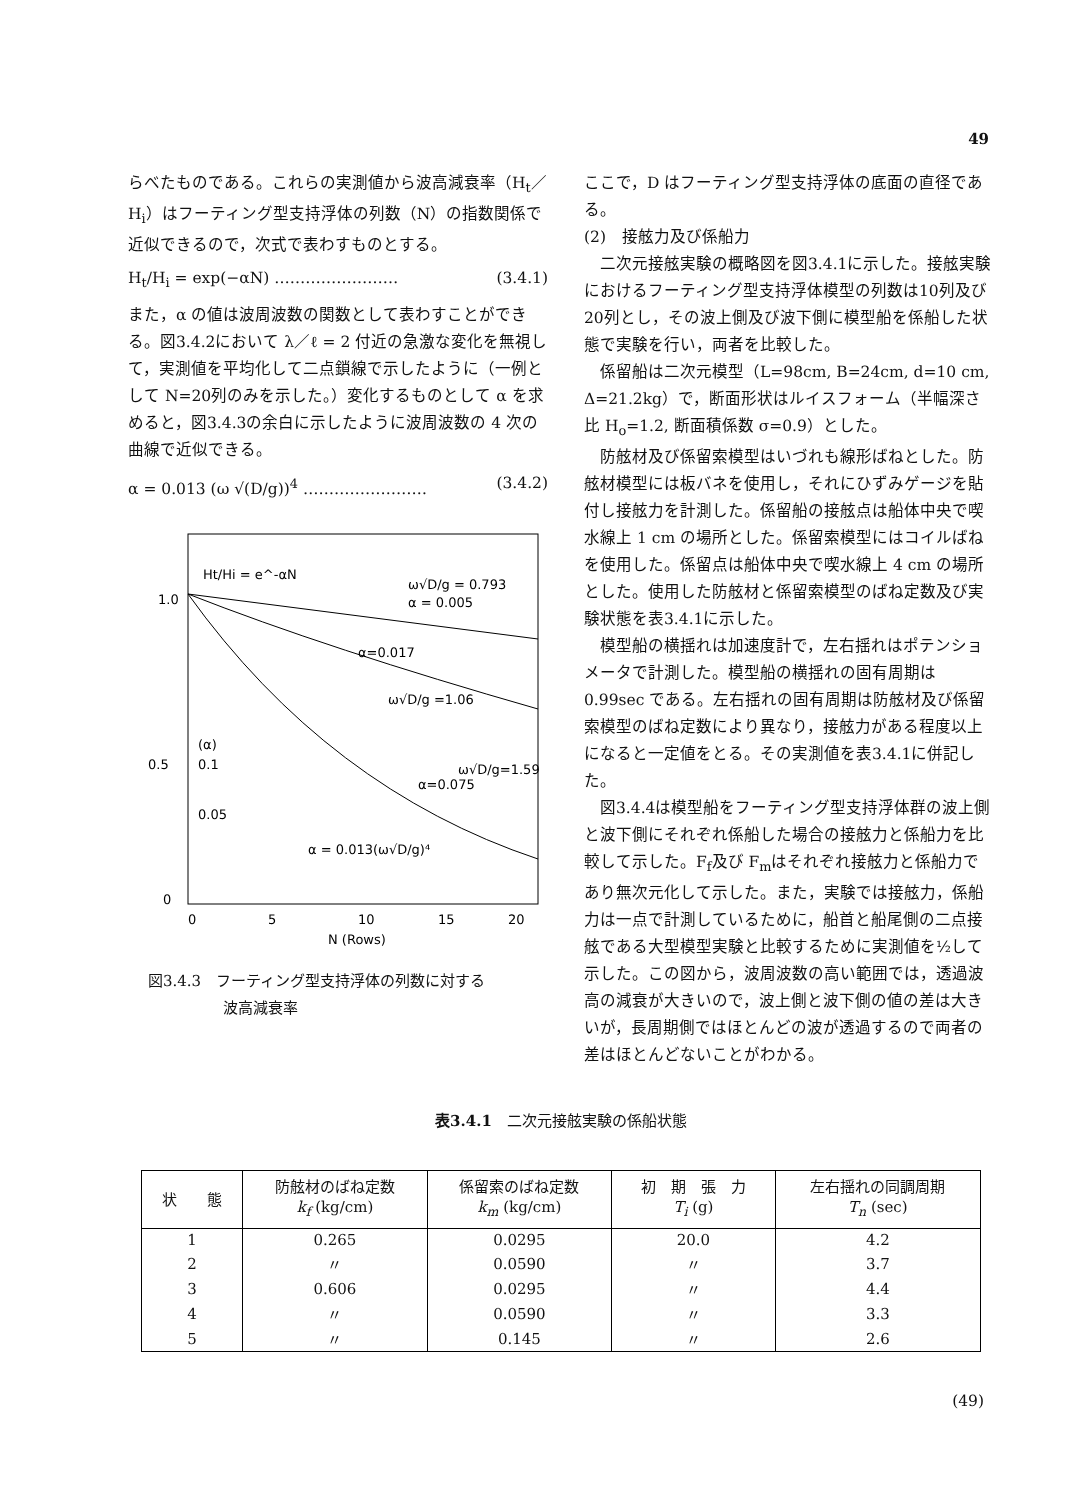49
らべたものである。これらの実測値から波高減衰率（H<sub>t</sub>／H<sub>i</sub>）はフーティング型支持浮体の列数（N）の指数関係で近似できるので，次式で表わすものとする。
H<sub>t</sub>/H<sub>i</sub> = exp(−αN) …………………… (3.4.1)
また，α の値は波周波数の関数として表わすことができる。図3.4.2において λ／ℓ = 2 付近の急激な変化を無視して，実測値を平均化して二点鎖線で示したように（一例として N=20列のみを示した。）変化するものとして α を求めると，図3.4.3の余白に示したように波周波数の 4 次の曲線で近似できる。
α = 0.013 (ω √(D/g))<sup>4</sup> …………………… (3.4.2)
Ht/Hi = e^-αN
1.0
0.5
0
0
5
10
15
20
N (Rows)
ω√D/g = 0.793
α = 0.005
α=0.017
ω√D/g =1.06
ω√D/g=1.59
α=0.075
α = 0.013(ω√D/g)⁴
(α)
0.1
0.05
図3.4.3　フーティング型支持浮体の列数に対する
　　　　　波高減衰率
ここで，D はフーティング型支持浮体の底面の直径である。
(2)　接舷力及び係船力
　二次元接舷実験の概略図を図3.4.1に示した。接舷実験におけるフーティング型支持浮体模型の列数は10列及び20列とし，その波上側及び波下側に模型船を係船した状態で実験を行い，両者を比較した。
　係留船は二次元模型（L=98cm, B=24cm, d=10 cm, Δ=21.2kg）で，断面形状はルイスフォーム（半幅深さ比 H<sub>o</sub>=1.2, 断面積係数 σ=0.9）とした。
　防舷材及び係留索模型はいづれも線形ばねとした。防舷材模型には板バネを使用し，それにひずみゲージを貼付し接舷力を計測した。係留船の接舷点は船体中央で喫水線上 1 cm の場所とした。係留索模型にはコイルばねを使用した。係留点は船体中央で喫水線上 4 cm の場所とした。使用した防舷材と係留索模型のばね定数及び実験状態を表3.4.1に示した。
　模型船の横揺れは加速度計で，左右揺れはポテンショメータで計測した。模型船の横揺れの固有周期は 0.99sec である。左右揺れの固有周期は防舷材及び係留索模型のばね定数により異なり，接舷力がある程度以上になると一定値をとる。その実測値を表3.4.1に併記した。
　図3.4.4は模型船をフーティング型支持浮体群の波上側と波下側にそれぞれ係船した場合の接舷力と係船力を比較して示した。F<sub>f</sub>及び F<sub>m</sub>はそれぞれ接舷力と係船力であり無次元化して示した。また，実験では接舷力，係船力は一点で計測しているために，船首と船尾側の二点接舷である大型模型実験と比較するために実測値を½して示した。この図から，波周波数の高い範囲では，透過波高の減衰が大きいので，波上側と波下側の値の差は大きいが，長周期側ではほとんどの波が透過するので両者の差はほとんどないことがわかる。
表3.4.1　二次元接舷実験の係船状態
| 状 態 | 防舷材のばね定数 k<sub>f</sub> (kg/cm) | 係留索のばね定数 k<sub>m</sub> (kg/cm) | 初 期 張 力 T<sub>i</sub> (g) | 左右揺れの同調周期 T<sub>n</sub> (sec) |
| --- | --- | --- | --- | --- |
| 1 | 0.265 | 0.0295 | 20.0 | 4.2 |
| 2 | 〃 | 0.0590 | 〃 | 3.7 |
| 3 | 0.606 | 0.0295 | 〃 | 4.4 |
| 4 | 〃 | 0.0590 | 〃 | 3.3 |
| 5 | 〃 | 0.145 | 〃 | 2.6 |
(49)